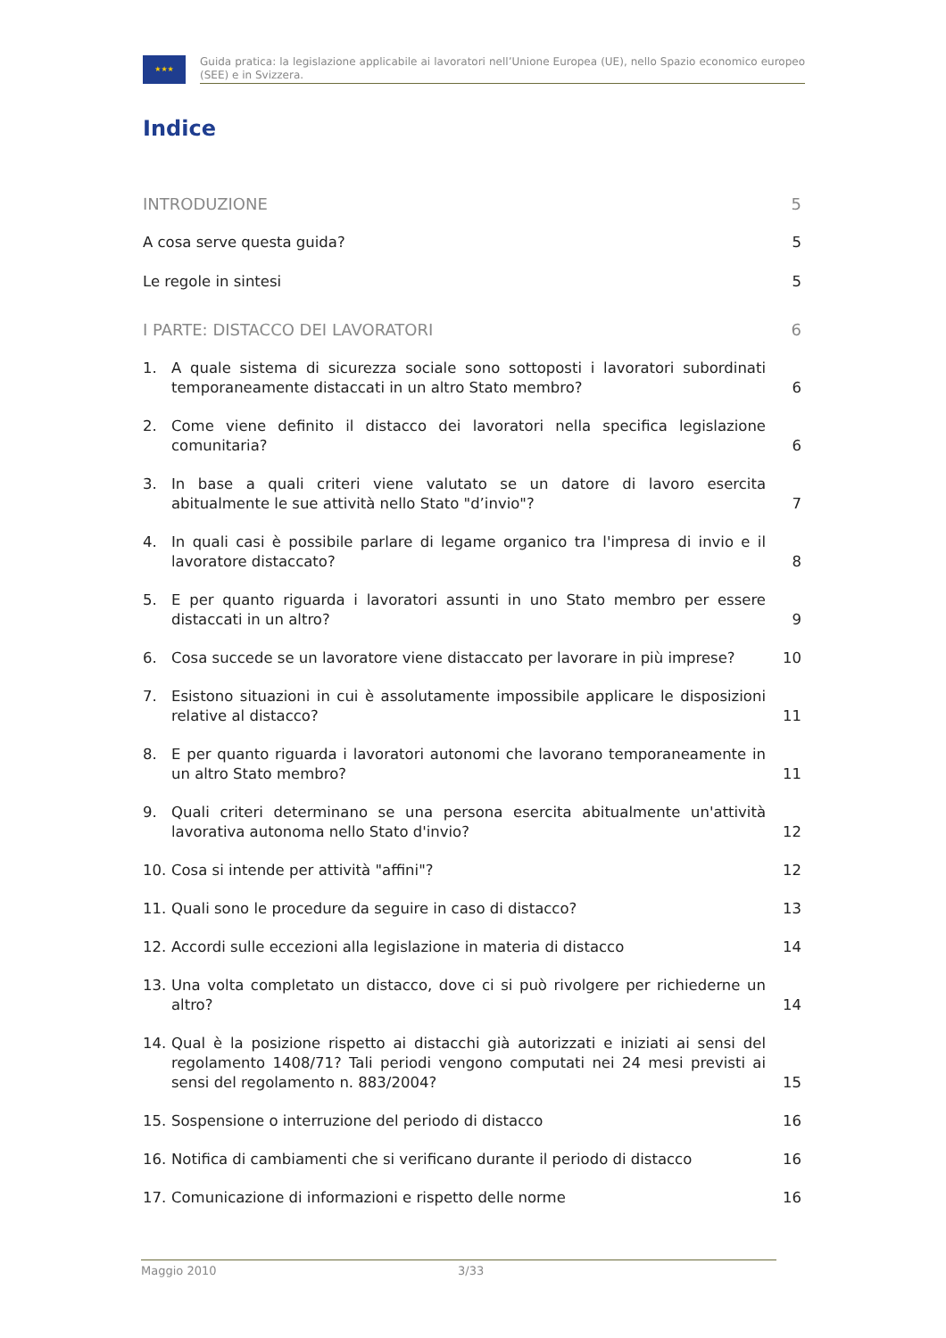★★★
Guida pratica: la legislazione applicabile ai lavoratori nell’Unione Europea (UE), nello Spazio economico europeo (SEE) e in Svizzera.
Indice
INTRODUZIONE 5
A cosa serve questa guida? 5
Le regole in sintesi 5
I PARTE: DISTACCO DEI LAVORATORI 6
1. A quale sistema di sicurezza sociale sono sottoposti i lavoratori subordinati temporaneamente distaccati in un altro Stato membro? 6
2. Come viene definito il distacco dei lavoratori nella specifica legislazione comunitaria? 6
3. In base a quali criteri viene valutato se un datore di lavoro esercita abitualmente le sue attività nello Stato "d’invio"? 7
4. In quali casi è possibile parlare di legame organico tra l'impresa di invio e il lavoratore distaccato? 8
5. E per quanto riguarda i lavoratori assunti in uno Stato membro per essere distaccati in un altro? 9
6. Cosa succede se un lavoratore viene distaccato per lavorare in più imprese? 10
7. Esistono situazioni in cui è assolutamente impossibile applicare le disposizioni relative al distacco? 11
8. E per quanto riguarda i lavoratori autonomi che lavorano temporaneamente in un altro Stato membro? 11
9. Quali criteri determinano se una persona esercita abitualmente un'attività lavorativa autonoma nello Stato d'invio? 12
10. Cosa si intende per attività "affini"? 12
11. Quali sono le procedure da seguire in caso di distacco? 13
12. Accordi sulle eccezioni alla legislazione in materia di distacco 14
13. Una volta completato un distacco, dove ci si può rivolgere per richiederne un altro? 14
14. Qual è la posizione rispetto ai distacchi già autorizzati e iniziati ai sensi del regolamento 1408/71? Tali periodi vengono computati nei 24 mesi previsti ai sensi del regolamento n. 883/2004? 15
15. Sospensione o interruzione del periodo di distacco 16
16. Notifica di cambiamenti che si verificano durante il periodo di distacco 16
17. Comunicazione di informazioni e rispetto delle norme 16
Maggio 2010 3/33